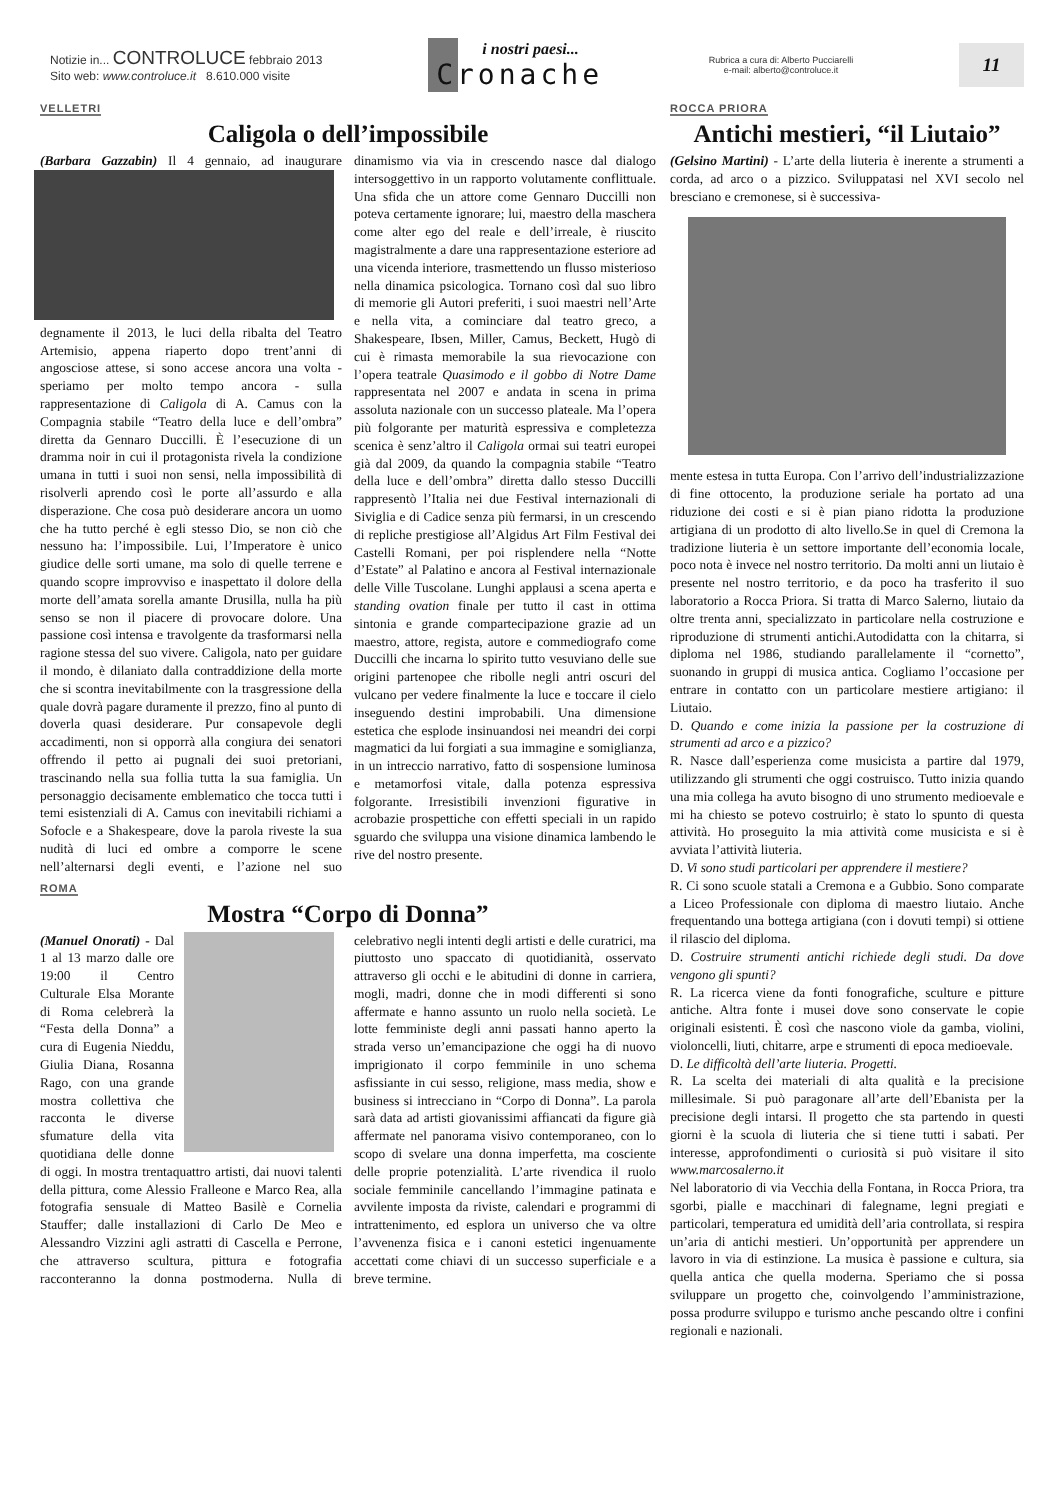Notizie in... CONTROLUCE febbraio 2013
Sito web: www.controluce.it 8.610.000 visite
i nostri paesi...
Cronache
Rubrica a cura di: Alberto Pucciarelli
e-mail: alberto@controluce.it
11
VELLETRI
Caligola o dell’impossibile
(Barbara Gazzabin) Il 4 gennaio, ad inaugurare degnamente il 2013, le luci della ribalta del Teatro Artemisio, appena riaperto dopo trent’anni di angosciose attese, si sono accese ancora una volta - speriamo per molto tempo ancora - sulla rappresentazione di Caligola di A. Camus con la Compagnia stabile “Teatro della luce e dell’ombra” diretta da Gennaro Duccilli. È l’esecuzione di un dramma noir in cui il protagonista rivela la condizione umana in tutti i suoi non sensi, nella impossibilità di risolverli aprendo così le porte all’assurdo e alla disperazione. Che cosa può desiderare ancora un uomo che ha tutto perché è egli stesso Dio, se non ciò che nessuno ha: l’impossibile. Lui, l’Imperatore è unico giudice delle sorti umane, ma solo di quelle terrene e quando scopre improvviso e inaspettato il dolore della morte dell’amata sorella amante Drusilla, nulla ha più senso se non il piacere di provocare dolore. Una passione così intensa e travolgente da trasformarsi nella ragione stessa del suo vivere. Caligola, nato per guidare il mondo, è dilaniato dalla contraddizione della morte che si scontra inevitabilmente con la trasgressione della quale dovrà pagare duramente il prezzo, fino al punto di doverla quasi desiderare. Pur consapevole degli accadimenti, non si opporrà alla congiura dei senatori offrendo il petto ai pugnali dei suoi pretoriani, trascinando nella sua follia tutta la sua famiglia. Un personaggio decisamente emblematico che tocca tutti i temi esistenziali di A. Camus con inevitabili richiami a Sofocle e a Shakespeare, dove la parola riveste la sua nudità di luci ed ombre a comporre le scene nell’alternarsi degli eventi, e l’azione nel suo dinamismo via via in crescendo nasce dal dialogo intersoggettivo in un rapporto volutamente conflittuale. Una sfida che un attore come Gennaro Duccilli non poteva certamente ignorare; lui, maestro della maschera come alter ego del reale e dell’irreale, è riuscito magistralmente a dare una rappresentazione esteriore ad una vicenda interiore, trasmettendo un flusso misterioso nella dinamica psicologica. Tornano così dal suo libro di memorie gli Autori preferiti, i suoi maestri nell’Arte e nella vita, a cominciare dal teatro greco, a Shakespeare, Ibsen, Miller, Camus, Beckett, Hugò di cui è rimasta memorabile la sua rievocazione con l’opera teatrale Quasimodo e il gobbo di Notre Dame rappresentata nel 2007 e andata in scena in prima assoluta nazionale con un successo plateale. Ma l’opera più folgorante per maturità espressiva e completezza scenica è senz’altro il Caligola ormai sui teatri europei già dal 2009, da quando la compagnia stabile “Teatro della luce e dell’ombra” diretta dallo stesso Duccilli rappresentò l’Italia nei due Festival internazionali di Siviglia e di Cadice senza più fermarsi, in un crescendo di repliche prestigiose all’Algidus Art Film Festival dei Castelli Romani, per poi risplendere nella “Notte d’Estate” al Palatino e ancora al Festival internazionale delle Ville Tuscolane. Lunghi applausi a scena aperta e standing ovation finale per tutto il cast in ottima sintonia e grande compartecipazione grazie ad un maestro, attore, regista, autore e commediografo come Duccilli che incarna lo spirito tutto vesuviano delle sue origini partenopee che ribolle negli antri oscuri del vulcano per vedere finalmente la luce e toccare il cielo inseguendo destini improbabili. Una dimensione estetica che esplode insinuandosi nei meandri dei corpi magmatici da lui forgiati a sua immagine e somiglianza, in un intreccio narrativo, fatto di sospensione luminosa e metamorfosi vitale, dalla potenza espressiva folgorante. Irresistibili invenzioni figurative in acrobazie prospettiche con effetti speciali in un rapido sguardo che sviluppa una visione dinamica lambendo le rive del nostro presente.
ROMA
Mostra “Corpo di Donna”
(Manuel Onorati) - Dal 1 al 13 marzo dalle ore 19:00 il Centro Culturale Elsa Morante di Roma celebrerà la “Festa della Donna” a cura di Eugenia Nieddu, Giulia Diana, Rosanna Rago, con una grande mostra collettiva che racconta le diverse sfumature della vita quotidiana delle donne di oggi. In mostra trentaquattro artisti, dai nuovi talenti della pittura, come Alessio Fralleone e Marco Rea, alla fotografia sensuale di Matteo Basilè e Cornelia Stauffer; dalle installazioni di Carlo De Meo e Alessandro Vizzini agli astratti di Cascella e Perrone, che attraverso scultura, pittura e fotografia racconteranno la donna postmoderna. Nulla di celebrativo negli intenti degli artisti e delle curatrici, ma piuttosto uno spaccato di quotidianità, osservato attraverso gli occhi e le abitudini di donne in carriera, mogli, madri, donne che in modi differenti si sono affermate e hanno assunto un ruolo nella società. Le lotte femministe degli anni passati hanno aperto la strada verso un’emancipazione che oggi ha di nuovo imprigionato il corpo femminile in uno schema asfissiante in cui sesso, religione, mass media, show e business si intrecciano in “Corpo di Donna”. La parola sarà data ad artisti giovanissimi affiancati da figure già affermate nel panorama visivo contemporaneo, con lo scopo di svelare una donna imperfetta, ma cosciente delle proprie potenzialità. L’arte rivendica il ruolo sociale femminile cancellando l’immagine patinata e avvilente imposta da riviste, calendari e programmi di intrattenimento, ed esplora un universo che va oltre l’avvenenza fisica e i canoni estetici ingenuamente accettati come chiavi di un successo superficiale e a breve termine.
ROCCA PRIORA
Antichi mestieri, “il Liutaio”
(Gelsino Martini) - L’arte della liuteria è inerente a strumenti a corda, ad arco o a pizzico. Sviluppatasi nel XVI secolo nel bresciano e cremonese, si è successiva-
mente estesa in tutta Europa. Con l’arrivo dell’industrializzazione di fine ottocento, la produzione seriale ha portato ad una riduzione dei costi e si è pian piano ridotta la produzione artigiana di un prodotto di alto livello.Se in quel di Cremona la tradizione liuteria è un settore importante dell’economia locale, poco nota è invece nel nostro territorio. Da molti anni un liutaio è presente nel nostro territorio, e da poco ha trasferito il suo laboratorio a Rocca Priora. Si tratta di Marco Salerno, liutaio da oltre trenta anni, specializzato in particolare nella costruzione e riproduzione di strumenti antichi.Autodidatta con la chitarra, si diploma nel 1986, studiando parallelamente il “cornetto”, suonando in gruppi di musica antica. Cogliamo l’occasione per entrare in contatto con un particolare mestiere artigiano: il Liutaio.
D. Quando e come inizia la passione per la costruzione di strumenti ad arco e a pizzico?
R. Nasce dall’esperienza come musicista a partire dal 1979, utilizzando gli strumenti che oggi costruisco. Tutto inizia quando una mia collega ha avuto bisogno di uno strumento medioevale e mi ha chiesto se potevo costruirlo; è stato lo spunto di questa attività. Ho proseguito la mia attività come musicista e si è avviata l’attività liuteria.
D. Vi sono studi particolari per apprendere il mestiere?
R. Ci sono scuole statali a Cremona e a Gubbio. Sono comparate a Liceo Professionale con diploma di maestro liutaio. Anche frequentando una bottega artigiana (con i dovuti tempi) si ottiene il rilascio del diploma.
D. Costruire strumenti antichi richiede degli studi. Da dove vengono gli spunti?
R. La ricerca viene da fonti fonografiche, sculture e pitture antiche. Altra fonte i musei dove sono conservate le copie originali esistenti. È così che nascono viole da gamba, violini, violoncelli, liuti, chitarre, arpe e strumenti di epoca medioevale.
D. Le difficoltà dell’arte liuteria. Progetti.
R. La scelta dei materiali di alta qualità e la precisione millesimale. Si può paragonare all’arte dell’Ebanista per la precisione degli intarsi. Il progetto che sta partendo in questi giorni è la scuola di liuteria che si tiene tutti i sabati. Per interesse, approfondimenti o curiosità si può visitare il sito www.marcosalerno.it
Nel laboratorio di via Vecchia della Fontana, in Rocca Priora, tra sgorbi, pialle e macchinari di falegname, legni pregiati e particolari, temperatura ed umidità dell’aria controllata, si respira un’aria di antichi mestieri. Un’opportunità per apprendere un lavoro in via di estinzione. La musica è passione e cultura, sia quella antica che quella moderna. Speriamo che si possa sviluppare un progetto che, coinvolgendo l’amministrazione, possa produrre sviluppo e turismo anche pescando oltre i confini regionali e nazionali.